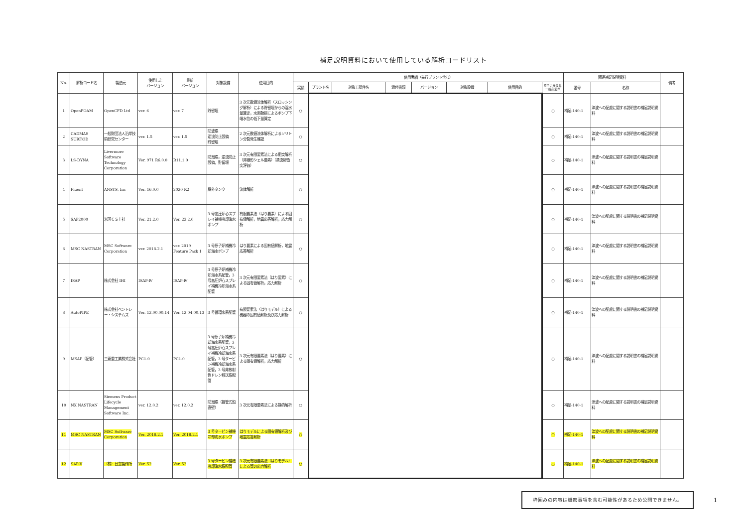補足説明資料において使用している解析コードリスト
| No. | 解析コード名 | 製造元 | 使用した バージョン | 最新 バージョン | 対象設備 | 使用目的 | 使用実績（先行プラント含む） | | | | | | | | 関連補足説明資料 | | 備考 |
| --- | --- | --- | --- | --- | --- | --- | --- | --- | --- | --- | --- | --- | --- | --- | --- | --- | --- |
| | | | | | | | 実績 | プラント名 | 対象工認件名 | 添付書類 | バージョン | 対象設備 | 使用目的 | 原子力産業界 一般産業界 | 番号 | 名称 | |
| 1 | OpenFOAM | OpenCFD Ltd | ver. 6 | ver. 7 | 貯留堰 | 3 次元数値流体解析（スロッシング解析）による貯留堰からの溢水量算定，水面動揺によるポンプ下端水位の低下量算定 | ○ | | | | | | | ○ | 補足-140-1 | 津波への配慮に関する説明書の補足説明資料 | |
| 2 | CADMAS SURF/3D | 一般財団法人沿岸技術研究センター | ver. 1.5 | ver. 1.5 | 防波堤 逆流防止設備 貯留堰 | 2 次元数値流体解析によるソリトン分裂発生確認 | ○ | | | | | | | ○ | 補足-140-1 | 津波への配慮に関する説明書の補足説明資料 | |
| 3 | LS-DYNA | Livermore Software Technology Corporation | Ver. 971 R6.0.0 | R11.1.0 | 防潮堤，逆流防止設備，貯留堰 | 3 次元有限要素法による衝突解析（非線形シェル要素）（漂流物衝突評価） | ○ | | | | | | | ○ | 補足-140-1 | 津波への配慮に関する説明書の補足説明資料 | |
| 4 | Fluent | ANSYS, Inc | Ver. 16.0.0 | 2020 R2 | 屋外タンク | 流体解析 | ○ | | | | | | | ○ | 補足-140-1 | 津波への配慮に関する説明書の補足説明資料 | |
| 5 | SAP2000 | 米国ＣＳｉ社 | Ver. 21.2.0 | Ver. 23.2.0 | 3 号高圧炉心スプレイ補機冷却海水ポンプ | 有限要素法（はり要素）による固有値解析，地震応答解析，応力解析 | ○ | | | | | | | ○ | 補足-140-1 | 津波への配慮に関する説明書の補足説明資料 | |
| 6 | MSC NASTRAN | MSC Software Corporation | ver. 2018.2.1 | ver. 2019 Feature Pack 1 | 3 号原子炉補機冷却海水ポンプ | はり要素による固有値解析，地震応答解析 | ○ | | | | | | | ○ | 補足-140-1 | 津波への配慮に関する説明書の補足説明資料 | |
| 7 | ISAP | 株式会社 IHI | ISAP-Ⅳ | ISAP-Ⅳ | 3 号原子炉補機冷却海水系配管，3 号高圧炉心スプレイ補機冷却海水系配管 | 3 次元有限要素法（はり要素）による固有値解析，応力解析 | ○ | | | | | | | ○ | 補足-140-1 | 津波への配慮に関する説明書の補足説明資料 | |
| 8 | AutoPIPE | 株式会社ベントレー・システムズ | Ver. 12.00.00.14 | Ver. 12.04.00.13 | 3 号循環水系配管 | 有限要素法（はりモデル）による機器の固有値解析及び応力解析 | ○ | | | | | | | ○ | 補足-140-1 | 津波への配慮に関する説明書の補足説明資料 | |
| 9 | MSAP（配管） | 三菱重工業株式会社 | PC1.0 | PC1.0 | 3 号原子炉補機冷却海水系配管，3 号高圧炉心スプレイ補機冷却海水系配管，3 号タービン補機冷却海水系配管，3 号非放射性ドレン移送系配管 | 3 次元有限要素法（はり要素）による固有値解析，応力解析 | ○ | | | | | | | ○ | 補足-140-1 | 津波への配慮に関する説明書の補足説明資料 | |
| 10 | NX NASTRAN | Siemens Product Lifecycle Management Software Inc. | ver. 12.0.2 | ver. 12.0.2 | 防潮堤（鋼管式鉛直壁） | 3 次元有限要素法による静的解析 | ○ | | | | | | | ○ | 補足-140-1 | 津波への配慮に関する説明書の補足説明資料 | |
| 11 | MSC NASTRAN | MSC Software Corporation | Ver. 2018.2.1 | Ver. 2018.2.1 | 3 号タービン補機冷却海水ポンプ | はりモデルによる固有値解析及び地震応答解析 | ○ | | | | | | | ○ | 補足-140-1 | 津波への配慮に関する説明書の補足説明資料 | |
| 12 | SAP-Ⅴ | （株）日立製作所 | Ver. 52 | Ver. 52 | 3 号タービン補機冷却海水系配管 | 3 次元有限要素法（はりモデル）による管の応力解析 | ○ | | | | | | | ○ | 補足-140-1 | 津波への配慮に関する説明書の補足説明資料 | |
枠囲みの内容は機密事項を含む可能性があるため公開できません。
1